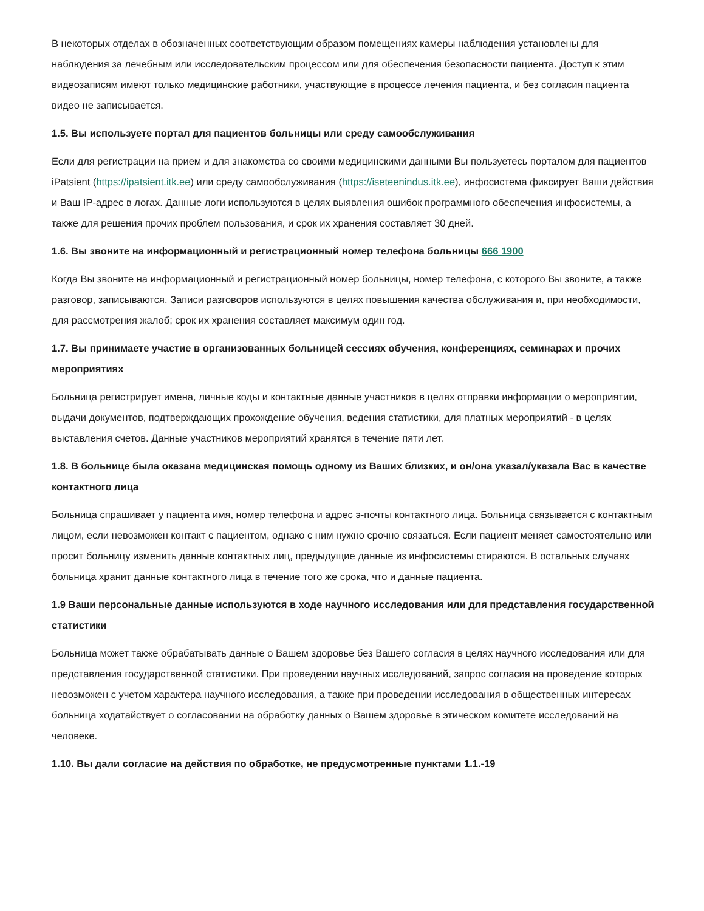В некоторых отделах в обозначенных соответствующим образом помещениях камеры наблюдения установлены для наблюдения за лечебным или исследовательским процессом или для обеспечения безопасности пациента. Доступ к этим видеозаписям имеют только медицинские работники, участвующие в процессе лечения пациента, и без согласия пациента видео не записывается.
1.5. Вы используете портал для пациентов больницы или среду самообслуживания
Если для регистрации на прием и для знакомства со своими медицинскими данными Вы пользуетесь порталом для пациентов iPatsient (https://ipatsient.itk.ee) или среду самообслуживания (https://iseteenindus.itk.ee), инфосистема фиксирует Ваши действия и Ваш IP-адрес в логах. Данные логи используются в целях выявления ошибок программного обеспечения инфосистемы, а также для решения прочих проблем пользования, и срок их хранения составляет 30 дней.
1.6. Вы звоните на информационный и регистрационный номер телефона больницы 666 1900
Когда Вы звоните на информационный и регистрационный номер больницы, номер телефона, с которого Вы звоните, а также разговор, записываются. Записи разговоров используются в целях повышения качества обслуживания и, при необходимости, для рассмотрения жалоб; срок их хранения составляет максимум один год.
1.7. Вы принимаете участие в организованных больницей сессиях обучения, конференциях, семинарах и прочих мероприятиях
Больница регистрирует имена, личные коды и контактные данные участников в целях отправки информации о мероприятии, выдачи документов, подтверждающих прохождение обучения, ведения статистики, для платных мероприятий - в целях выставления счетов. Данные участников мероприятий хранятся в течение пяти лет.
1.8. В больнице была оказана медицинская помощь одному из Ваших близких, и он/она указал/указала Вас в качестве контактного лица
Больница спрашивает у пациента имя, номер телефона и адрес э-почты контактного лица. Больница связывается с контактным лицом, если невозможен контакт с пациентом, однако с ним нужно срочно связаться. Если пациент меняет самостоятельно или просит больницу изменить данные контактных лиц, предыдущие данные из инфосистемы стираются. В остальных случаях больница хранит данные контактного лица в течение того же срока, что и данные пациента.
1.9 Ваши персональные данные используются в ходе научного исследования или для представления государственной статистики
Больница может также обрабатывать данные о Вашем здоровье без Вашего согласия в целях научного исследования или для представления государственной статистики. При проведении научных исследований, запрос согласия на проведение которых невозможен с учетом характера научного исследования, а также при проведении исследования в общественных интересах больница ходатайствует о согласовании на обработку данных о Вашем здоровье в этическом комитете исследований на человеке.
1.10. Вы дали согласие на действия по обработке, не предусмотренные пунктами 1.1.-19